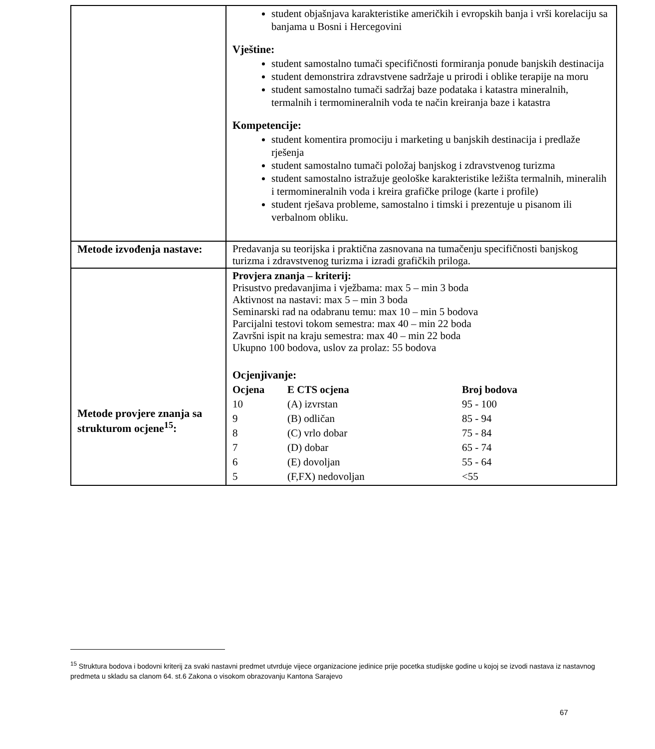| | student objašnjava karakteristike američkih i evropskih banja i vrši korelaciju sa banjama u Bosni i Hercegovini Vještine: student samostalno tumači specifičnosti formiranja ponude banjskih destinacija student demonstrira zdravstvene sadržaje u prirodi i oblike terapije na moru student samostalno tumači sadržaj baze podataka i katastra mineralnih, termalnih i termomineralnih voda te način kreiranja baze i katastra Kompetencije: student komentira promociju i marketing u banjskih destinacija i predlaže rješenja student samostalno tumači položaj banjskog i zdravstvenog turizma student samostalno istražuje geološke karakteristike ležišta termalnih, mineralih i termomineralnih voda i kreira grafičke priloge (karte i profile) student rješava probleme, samostalno i timski i prezentuje u pisanom ili verbalnom obliku. |
| Metode izvođenja nastave: | Predavanja su teorijska i praktična zasnovana na tumačenju specifičnosti banjskog turizma i zdravstvenog turizma i izradi grafičkih priloga. |
| Metode provjere znanja sa strukturom ocjene<sup>15</sup>: | Provjera znanja – kriterij: Prisustvo predavanjima i vježbama: max 5 – min 3 boda Aktivnost na nastavi: max 5 – min 3 boda Seminarski rad na odabranu temu: max 10 – min 5 bodova Parcijalni testovi tokom semestra: max 40 – min 22 boda Završni ispit na kraju semestra: max 40 – min 22 boda Ukupno 100 bodova, uslov za prolaz: 55 bodova Ocjenjivanje: / Ocjena / E CTS ocjena / Broj bodova / / --- / --- / --- / / 10 / (A) izvrstan / 95 - 100 / / 9 / (B) odličan / 85 - 94 / / 8 / (C) vrlo dobar / 75 - 84 / / 7 / (D) dobar / 65 - 74 / / 6 / (E) dovoljan / 55 - 64 / / 5 / (F,FX) nedovoljan / <55 / |
<sup>15</sup> Struktura bodova i bodovni kriterij za svaki nastavni predmet utvrduje vijece organizacione jedinice prije pocetka studijske godine u kojoj se izvodi nastava iz nastavnog predmeta u skladu sa clanom 64. st.6 Zakona o visokom obrazovanju Kantona Sarajevo
67